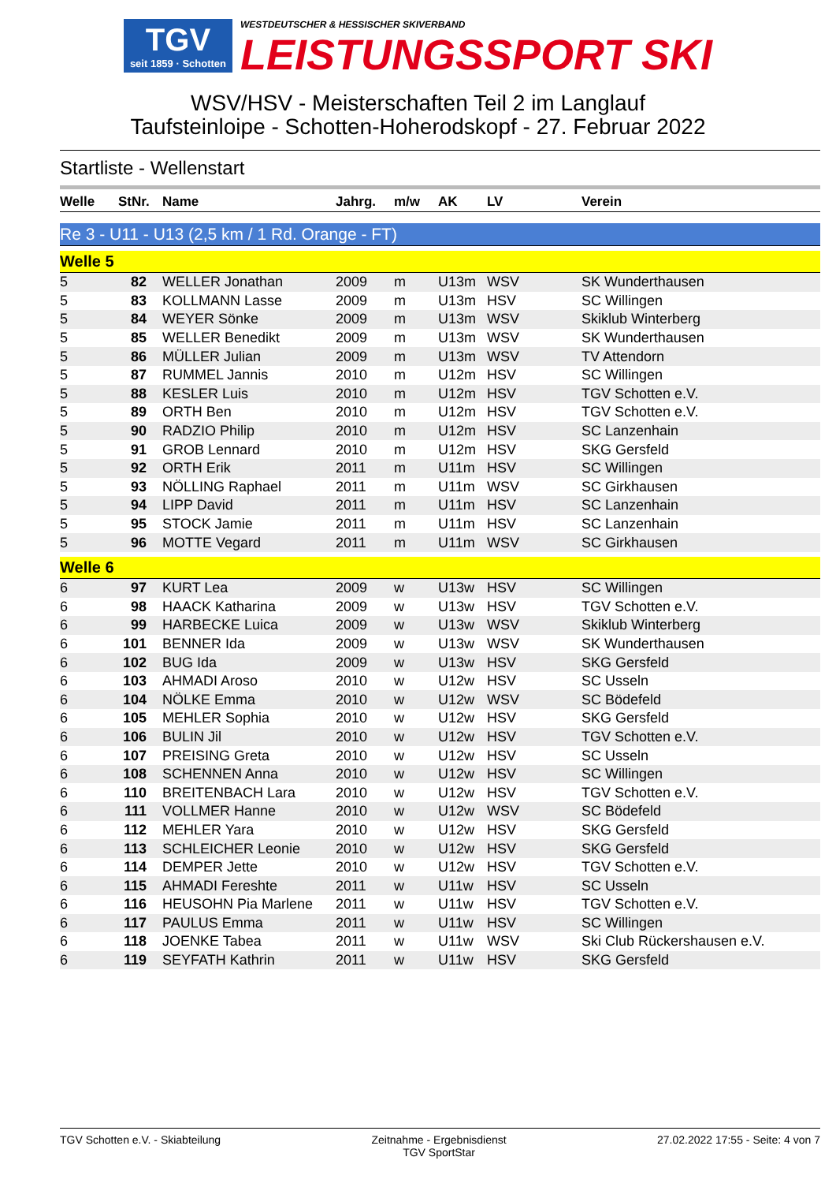TGV
seit 1859 · Schotten
WESTDEUTSCHER & HESSISCHER SKIVERBAND LEISTUNGSSPORT SKI
WSV/HSV - Meisterschaften Teil 2 im Langlauf
Taufsteinloipe - Schotten-Hoherodskopf - 27. Februar 2022
Startliste - Wellenstart
| Welle | StNr. | Name | Jahrg. | m/w | AK | LV | Verein |
| --- | --- | --- | --- | --- | --- | --- | --- |
Re 3 - U11 - U13 (2,5 km / 1 Rd. Orange - FT)
Welle 5
| 5 | 82 | WELLER Jonathan | 2009 | m | U13m | WSV | SK Wunderthausen |
| 5 | 83 | KOLLMANN Lasse | 2009 | m | U13m | HSV | SC Willingen |
| 5 | 84 | WEYER Sönke | 2009 | m | U13m | WSV | Skiklub Winterberg |
| 5 | 85 | WELLER Benedikt | 2009 | m | U13m | WSV | SK Wunderthausen |
| 5 | 86 | MÜLLER Julian | 2009 | m | U13m | WSV | TV Attendorn |
| 5 | 87 | RUMMEL Jannis | 2010 | m | U12m | HSV | SC Willingen |
| 5 | 88 | KESLER Luis | 2010 | m | U12m | HSV | TGV Schotten e.V. |
| 5 | 89 | ORTH Ben | 2010 | m | U12m | HSV | TGV Schotten e.V. |
| 5 | 90 | RADZIO Philip | 2010 | m | U12m | HSV | SC Lanzenhain |
| 5 | 91 | GROB Lennard | 2010 | m | U12m | HSV | SKG Gersfeld |
| 5 | 92 | ORTH Erik | 2011 | m | U11m | HSV | SC Willingen |
| 5 | 93 | NÖLLING Raphael | 2011 | m | U11m | WSV | SC Girkhausen |
| 5 | 94 | LIPP David | 2011 | m | U11m | HSV | SC Lanzenhain |
| 5 | 95 | STOCK Jamie | 2011 | m | U11m | HSV | SC Lanzenhain |
| 5 | 96 | MOTTE Vegard | 2011 | m | U11m | WSV | SC Girkhausen |
Welle 6
| 6 | 97 | KURT Lea | 2009 | w | U13w | HSV | SC Willingen |
| 6 | 98 | HAACK Katharina | 2009 | w | U13w | HSV | TGV Schotten e.V. |
| 6 | 99 | HARBECKE Luica | 2009 | w | U13w | WSV | Skiklub Winterberg |
| 6 | 101 | BENNER Ida | 2009 | w | U13w | WSV | SK Wunderthausen |
| 6 | 102 | BUG Ida | 2009 | w | U13w | HSV | SKG Gersfeld |
| 6 | 103 | AHMADI Aroso | 2010 | w | U12w | HSV | SC Usseln |
| 6 | 104 | NÖLKE Emma | 2010 | w | U12w | WSV | SC Bödefeld |
| 6 | 105 | MEHLER Sophia | 2010 | w | U12w | HSV | SKG Gersfeld |
| 6 | 106 | BULIN Jil | 2010 | w | U12w | HSV | TGV Schotten e.V. |
| 6 | 107 | PREISING Greta | 2010 | w | U12w | HSV | SC Usseln |
| 6 | 108 | SCHENNEN Anna | 2010 | w | U12w | HSV | SC Willingen |
| 6 | 110 | BREITENBACH Lara | 2010 | w | U12w | HSV | TGV Schotten e.V. |
| 6 | 111 | VOLLMER Hanne | 2010 | w | U12w | WSV | SC Bödefeld |
| 6 | 112 | MEHLER Yara | 2010 | w | U12w | HSV | SKG Gersfeld |
| 6 | 113 | SCHLEICHER Leonie | 2010 | w | U12w | HSV | SKG Gersfeld |
| 6 | 114 | DEMPER Jette | 2010 | w | U12w | HSV | TGV Schotten e.V. |
| 6 | 115 | AHMADI Fereshte | 2011 | w | U11w | HSV | SC Usseln |
| 6 | 116 | HEUSOHN Pia Marlene | 2011 | w | U11w | HSV | TGV Schotten e.V. |
| 6 | 117 | PAULUS Emma | 2011 | w | U11w | HSV | SC Willingen |
| 6 | 118 | JOENKE Tabea | 2011 | w | U11w | WSV | Ski Club Rückershausen e.V. |
| 6 | 119 | SEYFATH Kathrin | 2011 | w | U11w | HSV | SKG Gersfeld |
TGV Schotten e.V. - Skiabteilung
Zeitnahme - Ergebnisdienst
TGV SportStar
27.02.2022 17:55 - Seite: 4 von 7